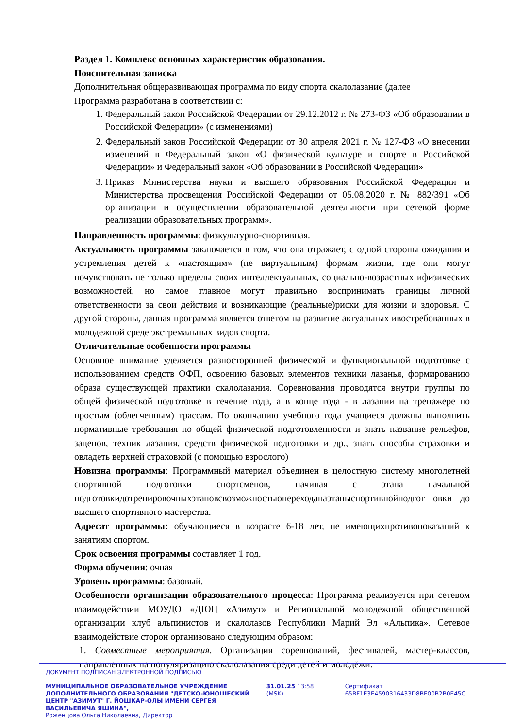Раздел 1. Комплекс основных характеристик образования.
Пояснительная записка
Дополнительная общеразвивающая программа по виду спорта скалолазание (далее
Программа разработана в соответствии с:
1. Федеральный закон Российской Федерации от 29.12.2012 г. № 273-ФЗ «Об образовании в Российской Федерации» (с изменениями)
2. Федеральный закон Российской Федерации от 30 апреля 2021 г. № 127-ФЗ «О внесении изменений в Федеральный закон «О физической культуре и спорте в Российской Федерации» и Федеральный закон «Об образовании в Российской Федерации»
3. Приказ Министерства науки и высшего образования Российской Федерации и Министерства просвещения Российской Федерации от 05.08.2020 г. № 882/391 «Об организации и осуществлении образовательной деятельности при сетевой форме реализации образовательных программ».
Направленность программы: физкультурно-спортивная.
Актуальность программы заключается в том, что она отражает, с одной стороны ожидания и устремления детей к «настоящим» (не виртуальным) формам жизни, где они могут почувствовать не только пределы своих интеллектуальных, социально-возрастных ифизических возможностей, но самое главное могут правильно воспринимать границы личной ответственности за свои действия и возникающие (реальные)риски для жизни и здоровья. С другой стороны, данная программа является ответом на развитие актуальных ивостребованных в молодежной среде экстремальных видов спорта.
Отличительные особенности программы
Основное внимание уделяется разносторонней физической и функциональной подготовке с использованием средств ОФП, освоению базовых элементов техники лазанья, формированию образа существующей практики скалолазания. Соревнования проводятся внутри группы по общей физической подготовке в течение года, а в конце года - в лазании на тренажере по простым (облегченным) трассам. По окончанию учебного года учащиеся должны выполнить нормативные требования по общей физической подготовленности и знать название рельефов, зацепов, техник лазания, средств физической подготовки и др., знать способы страховки и овладеть верхней страховкой (с помощью взрослого)
Новизна программы: Программный материал объединен в целостную систему многолетней спортивной подготовки спортсменов, начиная с этапа начальной подготовкидотренировочныхэтаповсвозможностьюпереходанаэтапыспортивнойподгот овки до высшего спортивного мастерства.
Адресат программы: обучающиеся в возрасте 6-18 лет, не имеющихпротивопоказаний к занятиям спортом.
Срок освоения программы составляет 1 год.
Форма обучения: очная
Уровень программы: базовый.
Особенности организации образовательного процесса: Программа реализуется при сетевом взаимодействии МОУДО «ДЮЦ «Азимут» и Региональной молодежной общественной организации клуб альпинистов и скалолазов Республики Марий Эл «Альпика». Сетевое взаимодействие сторон организовано следующим образом:
1. Совместные мероприятия. Организация соревнований, фестивалей, мастер-классов, направленных на популяризацию скалолазания среди детей и молодёжи.
ДОКУМЕНТ ПОДПИСАН ЭЛЕКТРОННОЙ ПОДПИСЬЮ
МУНИЦИПАЛЬНОЕ ОБРАЗОВАТЕЛЬНОЕ УЧРЕЖДЕНИЕ ДОПОЛНИТЕЛЬНОГО ОБРАЗОВАНИЯ "ДЕТСКО-ЮНОШЕСКИЙ ЦЕНТР "АЗИМУТ" Г. ЙОШКАР-ОЛЫ ИМЕНИ СЕРГЕЯ ВАСИЛЬЕВИЧА ЯШИНА",
Роженцова Ольга Николаевна, Директор
31.01.25 13:58 (MSK) Сертификат 65BF1E3E4590316433D8BE00B2B0E45C